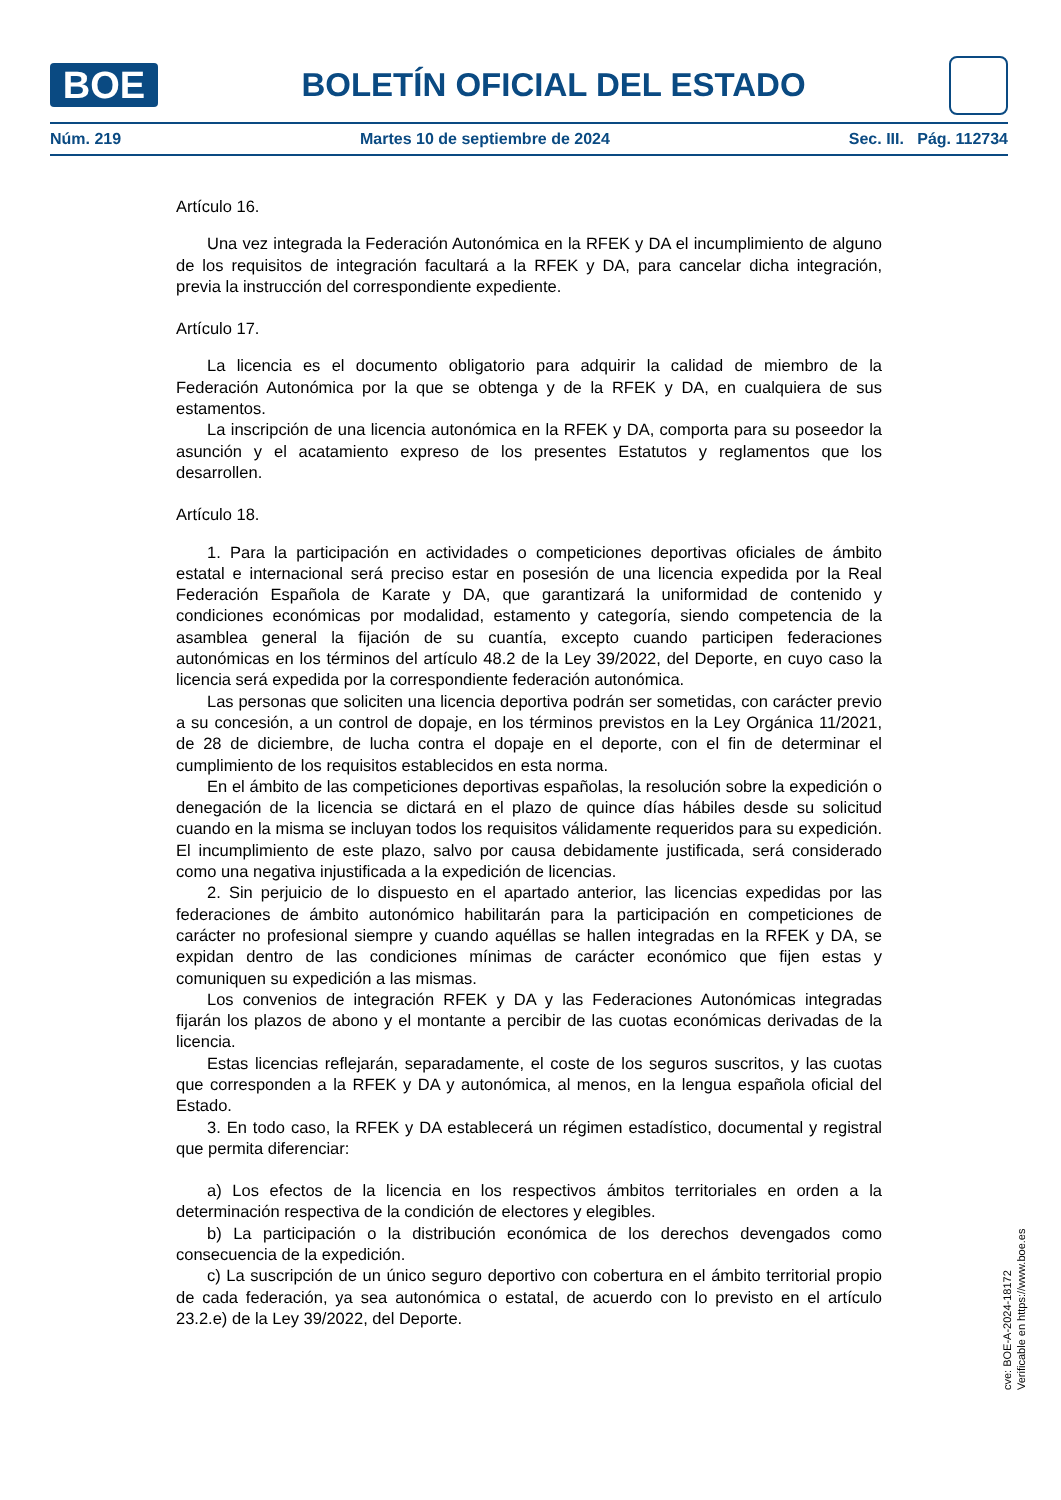BOE
BOLETÍN OFICIAL DEL ESTADO
Núm. 219 Martes 10 de septiembre de 2024 Sec. III. Pág. 112734
Artículo 16.
Una vez integrada la Federación Autonómica en la RFEK y DA el incumplimiento de alguno de los requisitos de integración facultará a la RFEK y DA, para cancelar dicha integración, previa la instrucción del correspondiente expediente.
Artículo 17.
La licencia es el documento obligatorio para adquirir la calidad de miembro de la Federación Autonómica por la que se obtenga y de la RFEK y DA, en cualquiera de sus estamentos.
La inscripción de una licencia autonómica en la RFEK y DA, comporta para su poseedor la asunción y el acatamiento expreso de los presentes Estatutos y reglamentos que los desarrollen.
Artículo 18.
1. Para la participación en actividades o competiciones deportivas oficiales de ámbito estatal e internacional será preciso estar en posesión de una licencia expedida por la Real Federación Española de Karate y DA, que garantizará la uniformidad de contenido y condiciones económicas por modalidad, estamento y categoría, siendo competencia de la asamblea general la fijación de su cuantía, excepto cuando participen federaciones autonómicas en los términos del artículo 48.2 de la Ley 39/2022, del Deporte, en cuyo caso la licencia será expedida por la correspondiente federación autonómica.
Las personas que soliciten una licencia deportiva podrán ser sometidas, con carácter previo a su concesión, a un control de dopaje, en los términos previstos en la Ley Orgánica 11/2021, de 28 de diciembre, de lucha contra el dopaje en el deporte, con el fin de determinar el cumplimiento de los requisitos establecidos en esta norma.
En el ámbito de las competiciones deportivas españolas, la resolución sobre la expedición o denegación de la licencia se dictará en el plazo de quince días hábiles desde su solicitud cuando en la misma se incluyan todos los requisitos válidamente requeridos para su expedición. El incumplimiento de este plazo, salvo por causa debidamente justificada, será considerado como una negativa injustificada a la expedición de licencias.
2. Sin perjuicio de lo dispuesto en el apartado anterior, las licencias expedidas por las federaciones de ámbito autonómico habilitarán para la participación en competiciones de carácter no profesional siempre y cuando aquéllas se hallen integradas en la RFEK y DA, se expidan dentro de las condiciones mínimas de carácter económico que fijen estas y comuniquen su expedición a las mismas.
Los convenios de integración RFEK y DA y las Federaciones Autonómicas integradas fijarán los plazos de abono y el montante a percibir de las cuotas económicas derivadas de la licencia.
Estas licencias reflejarán, separadamente, el coste de los seguros suscritos, y las cuotas que corresponden a la RFEK y DA y autonómica, al menos, en la lengua española oficial del Estado.
3. En todo caso, la RFEK y DA establecerá un régimen estadístico, documental y registral que permita diferenciar:
a) Los efectos de la licencia en los respectivos ámbitos territoriales en orden a la determinación respectiva de la condición de electores y elegibles.
b) La participación o la distribución económica de los derechos devengados como consecuencia de la expedición.
c) La suscripción de un único seguro deportivo con cobertura en el ámbito territorial propio de cada federación, ya sea autonómica o estatal, de acuerdo con lo previsto en el artículo 23.2.e) de la Ley 39/2022, del Deporte.
cve: BOE-A-2024-18172
Verificable en https://www.boe.es